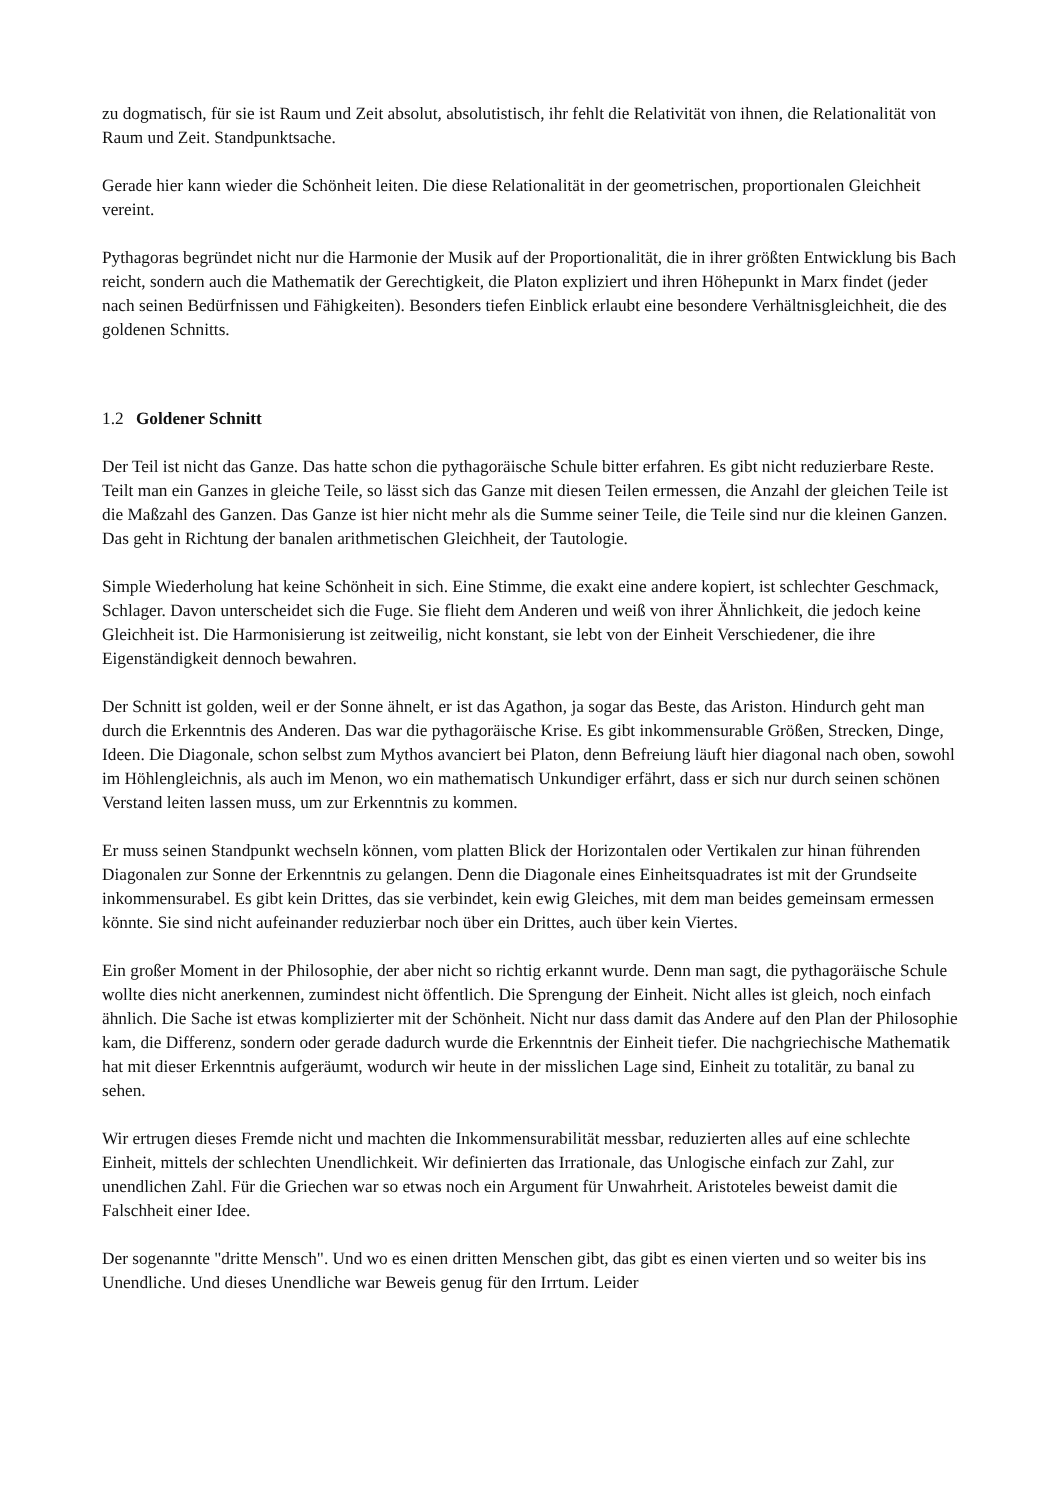zu dogmatisch, für sie ist Raum und Zeit absolut, absolutistisch, ihr fehlt die Relativität von ihnen, die Relationalität von Raum und Zeit. Standpunktsache.
Gerade hier kann wieder die Schönheit leiten. Die diese Relationalität in der geometrischen, proportionalen Gleichheit vereint.
Pythagoras begründet nicht nur die Harmonie der Musik auf der Proportionalität, die in ihrer größten Entwicklung bis Bach reicht, sondern auch die Mathematik der Gerechtigkeit, die Platon expliziert und ihren Höhepunkt in Marx findet (jeder nach seinen Bedürfnissen und Fähigkeiten). Besonders tiefen Einblick erlaubt eine besondere Verhältnisgleichheit, die des goldenen Schnitts.
1.2 Goldener Schnitt
Der Teil ist nicht das Ganze. Das hatte schon die pythagoräische Schule bitter erfahren. Es gibt nicht reduzierbare Reste. Teilt man ein Ganzes in gleiche Teile, so lässt sich das Ganze mit diesen Teilen ermessen, die Anzahl der gleichen Teile ist die Maßzahl des Ganzen. Das Ganze ist hier nicht mehr als die Summe seiner Teile, die Teile sind nur die kleinen Ganzen. Das geht in Richtung der banalen arithmetischen Gleichheit, der Tautologie.
Simple Wiederholung hat keine Schönheit in sich. Eine Stimme, die exakt eine andere kopiert, ist schlechter Geschmack, Schlager. Davon unterscheidet sich die Fuge. Sie flieht dem Anderen und weiß von ihrer Ähnlichkeit, die jedoch keine Gleichheit ist. Die Harmonisierung ist zeitweilig, nicht konstant, sie lebt von der Einheit Verschiedener, die ihre Eigenständigkeit dennoch bewahren.
Der Schnitt ist golden, weil er der Sonne ähnelt, er ist das Agathon, ja sogar das Beste, das Ariston. Hindurch geht man durch die Erkenntnis des Anderen. Das war die pythagoräische Krise. Es gibt inkommensurable Größen, Strecken, Dinge, Ideen. Die Diagonale, schon selbst zum Mythos avanciert bei Platon, denn Befreiung läuft hier diagonal nach oben, sowohl im Höhlengleichnis, als auch im Menon, wo ein mathematisch Unkundiger erfährt, dass er sich nur durch seinen schönen Verstand leiten lassen muss, um zur Erkenntnis zu kommen.
Er muss seinen Standpunkt wechseln können, vom platten Blick der Horizontalen oder Vertikalen zur hinan führenden Diagonalen zur Sonne der Erkenntnis zu gelangen. Denn die Diagonale eines Einheitsquadrates ist mit der Grundseite inkommensurabel. Es gibt kein Drittes, das sie verbindet, kein ewig Gleiches, mit dem man beides gemeinsam ermessen könnte. Sie sind nicht aufeinander reduzierbar noch über ein Drittes, auch über kein Viertes.
Ein großer Moment in der Philosophie, der aber nicht so richtig erkannt wurde. Denn man sagt, die pythagoräische Schule wollte dies nicht anerkennen, zumindest nicht öffentlich. Die Sprengung der Einheit. Nicht alles ist gleich, noch einfach ähnlich. Die Sache ist etwas komplizierter mit der Schönheit. Nicht nur dass damit das Andere auf den Plan der Philosophie kam, die Differenz, sondern oder gerade dadurch wurde die Erkenntnis der Einheit tiefer. Die nachgriechische Mathematik hat mit dieser Erkenntnis aufgeräumt, wodurch wir heute in der misslichen Lage sind, Einheit zu totalitär, zu banal zu sehen.
Wir ertrugen dieses Fremde nicht und machten die Inkommensurabilität messbar, reduzierten alles auf eine schlechte Einheit, mittels der schlechten Unendlichkeit. Wir definierten das Irrationale, das Unlogische einfach zur Zahl, zur unendlichen Zahl. Für die Griechen war so etwas noch ein Argument für Unwahrheit. Aristoteles beweist damit die Falschheit einer Idee.
Der sogenannte "dritte Mensch". Und wo es einen dritten Menschen gibt, das gibt es einen vierten und so weiter bis ins Unendliche. Und dieses Unendliche war Beweis genug für den Irrtum. Leider